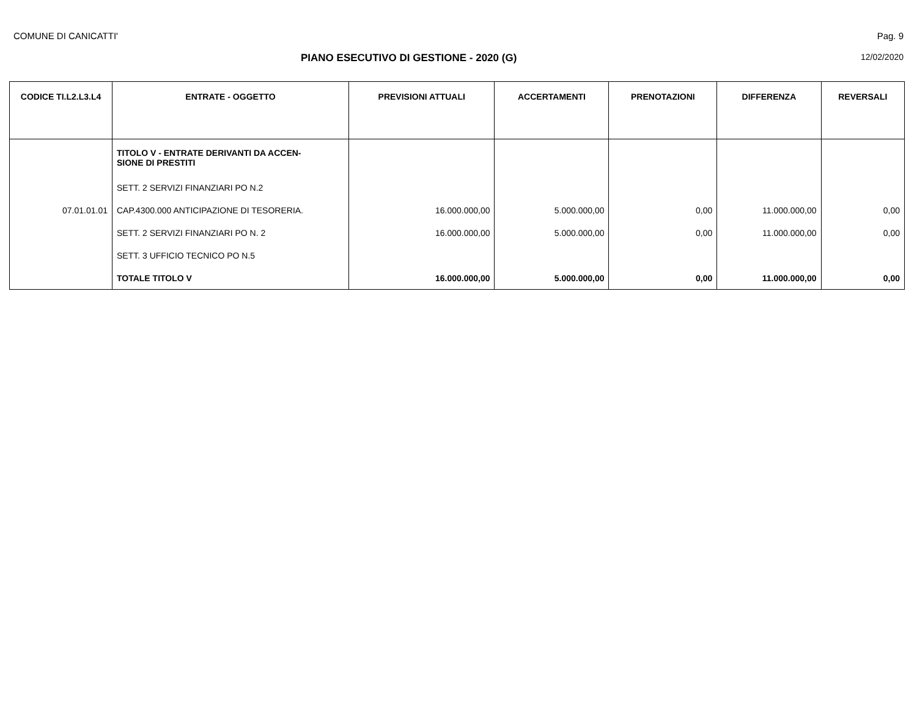COMUNE DI CANICATTI' Pag. 9
PIANO ESECUTIVO DI GESTIONE - 2020 (G) 12/02/2020
| CODICE TI.L2.L3.L4 | ENTRATE - OGGETTO | PREVISIONI ATTUALI | ACCERTAMENTI | PRENOTAZIONI | DIFFERENZA | REVERSALI |
| --- | --- | --- | --- | --- | --- | --- |
| | TITOLO V - ENTRATE DERIVANTI DA ACCEN- SIONE DI PRESTITI | | | | | |
| | SETT. 2 SERVIZI FINANZIARI PO N.2 | | | | | |
| 07.01.01.01 | CAP.4300.000 ANTICIPAZIONE DI TESORERIA. | 16.000.000,00 | 5.000.000,00 | 0,00 | 11.000.000,00 | 0,00 |
| | SETT. 2 SERVIZI FINANZIARI PO N. 2 | 16.000.000,00 | 5.000.000,00 | 0,00 | 11.000.000,00 | 0,00 |
| | SETT. 3 UFFICIO TECNICO PO N.5 | | | | | |
| | TOTALE TITOLO V | 16.000.000,00 | 5.000.000,00 | 0,00 | 11.000.000,00 | 0,00 |